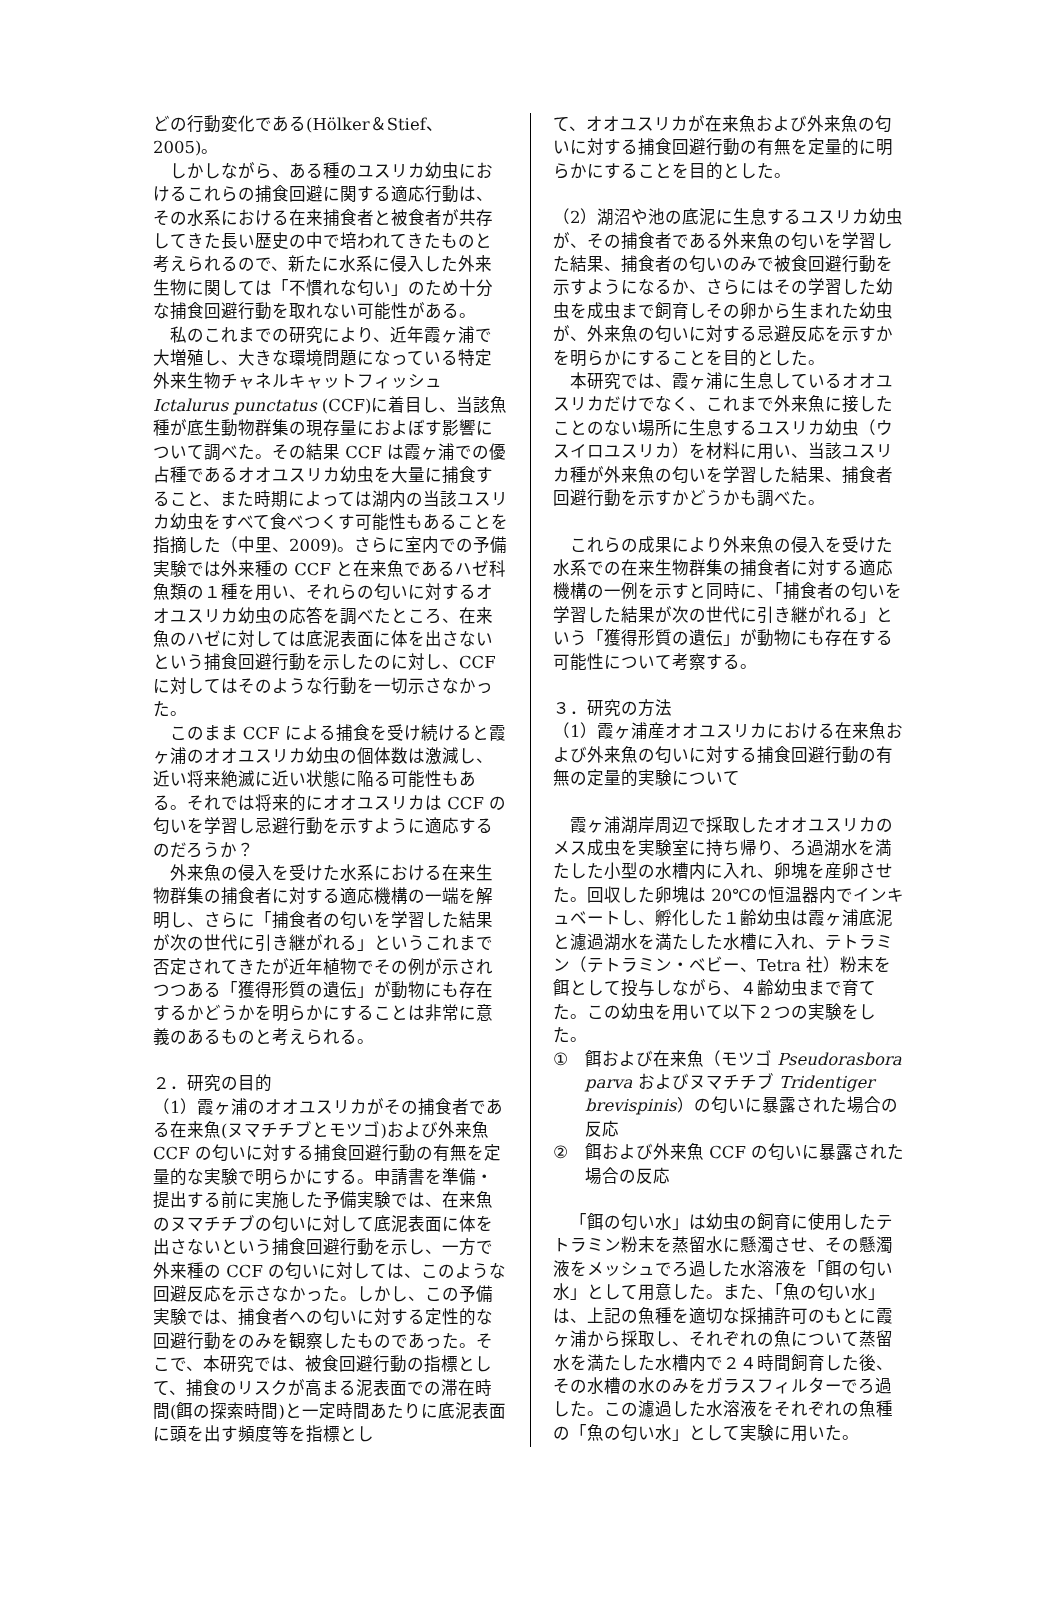どの行動変化である(Hölker＆Stief、2005)。
しかしながら、ある種のユスリカ幼虫におけるこれらの捕食回避に関する適応行動は、その水系における在来捕食者と被食者が共存してきた長い歴史の中で培われてきたものと考えられるので、新たに水系に侵入した外来生物に関しては「不慣れな匂い」のため十分な捕食回避行動を取れない可能性がある。
私のこれまでの研究により、近年霞ヶ浦で大増殖し、大きな環境問題になっている特定外来生物チャネルキャットフィッシュ Ictalurus punctatus (CCF)に着目し、当該魚種が底生動物群集の現存量におよぼす影響について調べた。その結果 CCF は霞ヶ浦での優占種であるオオユスリカ幼虫を大量に捕食すること、また時期によっては湖内の当該ユスリカ幼虫をすべて食べつくす可能性もあることを指摘した（中里、2009)。さらに室内での予備実験では外来種の CCF と在来魚であるハゼ科魚類の１種を用い、それらの匂いに対するオオユスリカ幼虫の応答を調べたところ、在来魚のハゼに対しては底泥表面に体を出さないという捕食回避行動を示したのに対し、CCF に対してはそのような行動を一切示さなかった。
このまま CCF による捕食を受け続けると霞ヶ浦のオオユスリカ幼虫の個体数は激減し、近い将来絶滅に近い状態に陥る可能性もある。それでは将来的にオオユスリカは CCF の匂いを学習し忌避行動を示すように適応するのだろうか？
外来魚の侵入を受けた水系における在来生物群集の捕食者に対する適応機構の一端を解明し、さらに「捕食者の匂いを学習した結果が次の世代に引き継がれる」というこれまで否定されてきたが近年植物でその例が示されつつある「獲得形質の遺伝」が動物にも存在するかどうかを明らかにすることは非常に意義のあるものと考えられる。
２．研究の目的
（1）霞ヶ浦のオオユスリカがその捕食者である在来魚(ヌマチチブとモツゴ)および外来魚 CCF の匂いに対する捕食回避行動の有無を定量的な実験で明らかにする。申請書を準備・提出する前に実施した予備実験では、在来魚のヌマチチブの匂いに対して底泥表面に体を出さないという捕食回避行動を示し、一方で外来種の CCF の匂いに対しては、このような回避反応を示さなかった。しかし、この予備実験では、捕食者への匂いに対する定性的な回避行動をのみを観察したものであった。そこで、本研究では、被食回避行動の指標として、捕食のリスクが高まる泥表面での滞在時間(餌の探索時間)と一定時間あたりに底泥表面に頭を出す頻度等を指標とし
て、オオユスリカが在来魚および外来魚の匂いに対する捕食回避行動の有無を定量的に明らかにすることを目的とした。
（2）湖沼や池の底泥に生息するユスリカ幼虫が、その捕食者である外来魚の匂いを学習した結果、捕食者の匂いのみで被食回避行動を示すようになるか、さらにはその学習した幼虫を成虫まで飼育しその卵から生まれた幼虫が、外来魚の匂いに対する忌避反応を示すかを明らかにすることを目的とした。
本研究では、霞ヶ浦に生息しているオオユスリカだけでなく、これまで外来魚に接したことのない場所に生息するユスリカ幼虫（ウスイロユスリカ）を材料に用い、当該ユスリカ種が外来魚の匂いを学習した結果、捕食者回避行動を示すかどうかも調べた。
これらの成果により外来魚の侵入を受けた水系での在来生物群集の捕食者に対する適応機構の一例を示すと同時に、「捕食者の匂いを学習した結果が次の世代に引き継がれる」という「獲得形質の遺伝」が動物にも存在する可能性について考察する。
３．研究の方法
（1）霞ヶ浦産オオユスリカにおける在来魚および外来魚の匂いに対する捕食回避行動の有無の定量的実験について
霞ヶ浦湖岸周辺で採取したオオユスリカのメス成虫を実験室に持ち帰り、ろ過湖水を満たした小型の水槽内に入れ、卵塊を産卵させた。回収した卵塊は 20℃の恒温器内でインキュベートし、孵化した１齢幼虫は霞ヶ浦底泥と濾過湖水を満たした水槽に入れ、テトラミン（テトラミン・ベビー、Tetra 社）粉末を餌として投与しながら、４齢幼虫まで育てた。この幼虫を用いて以下２つの実験をした。
① 餌および在来魚（モツゴ Pseudorasbora parva およびヌマチチブ Tridentiger brevispinis）の匂いに暴露された場合の反応
② 餌および外来魚 CCF の匂いに暴露された場合の反応
「餌の匂い水」は幼虫の飼育に使用したテトラミン粉末を蒸留水に懸濁させ、その懸濁液をメッシュでろ過した水溶液を「餌の匂い水」として用意した。また、「魚の匂い水」は、上記の魚種を適切な採捕許可のもとに霞ヶ浦から採取し、それぞれの魚について蒸留水を満たした水槽内で２４時間飼育した後、その水槽の水のみをガラスフィルターでろ過した。この濾過した水溶液をそれぞれの魚種の「魚の匂い水」として実験に用いた。